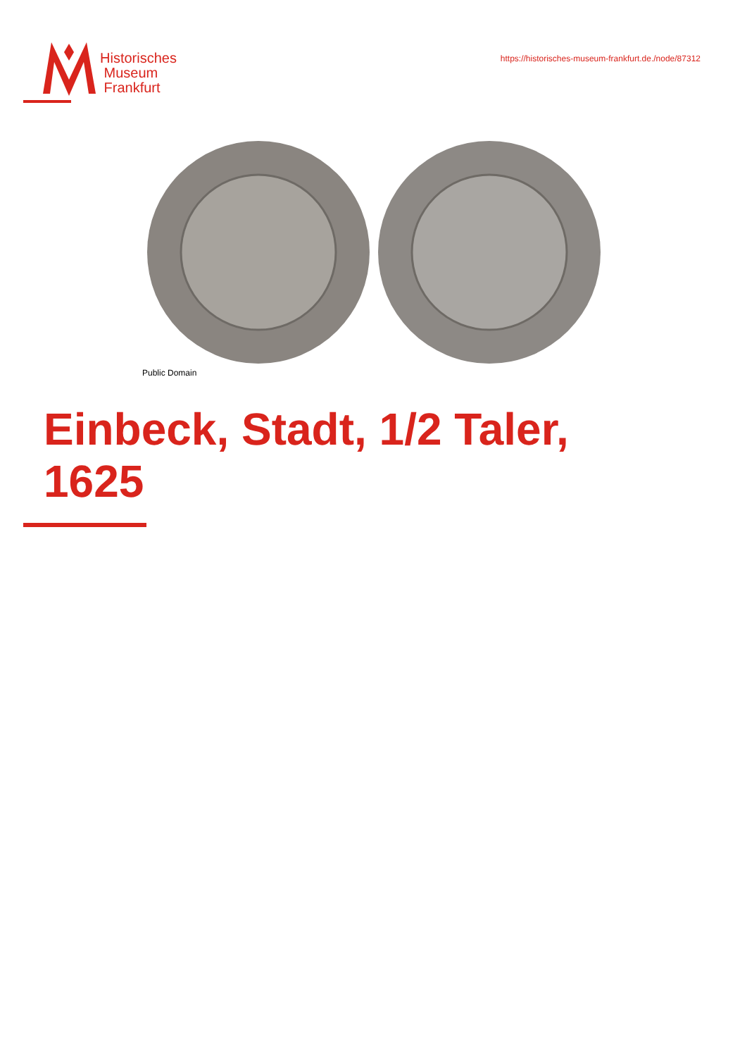Historisches
Museum
Frankfurt
https://historisches-museum-frankfurt.de./node/87312
Public Domain
Einbeck, Stadt, 1/2 Taler,
1625